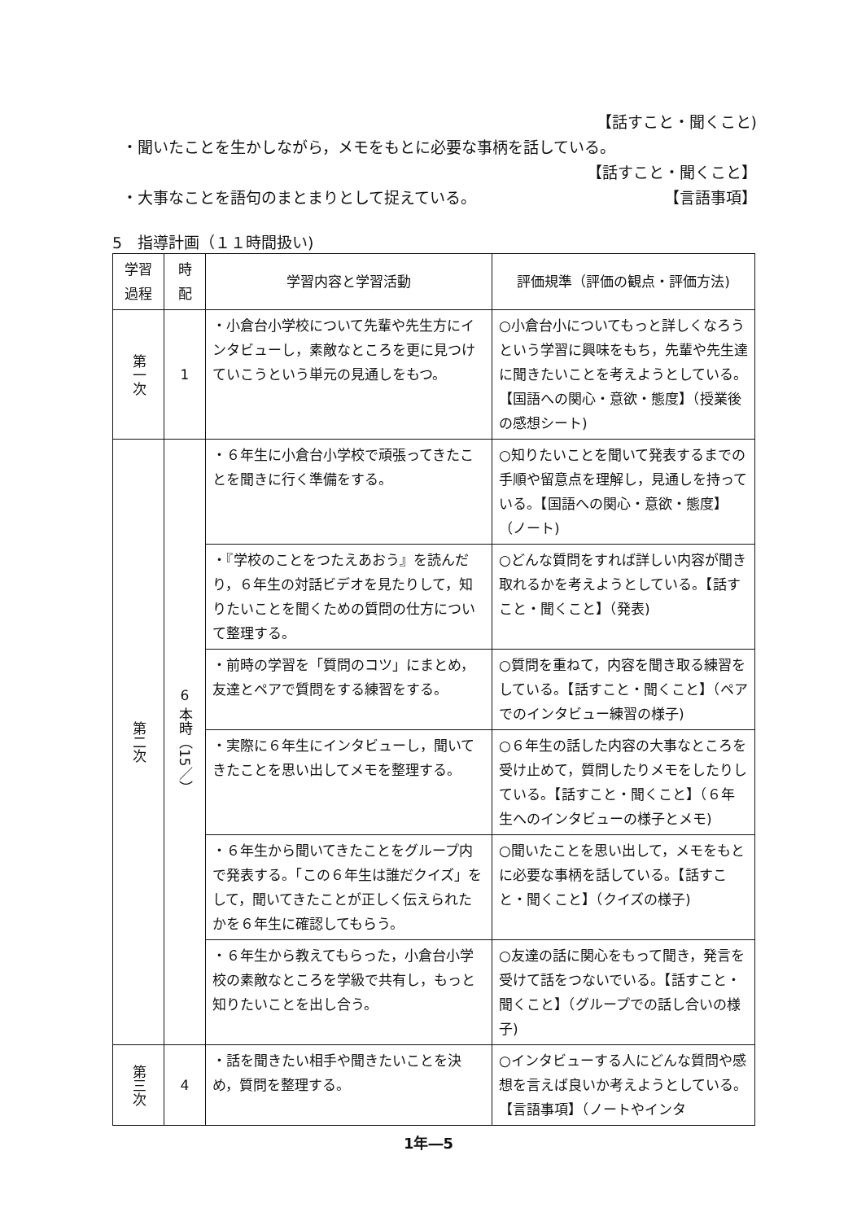【話すこと・聞くこと)
・聞いたことを生かしながら，メモをもとに必要な事柄を話している。
【話すこと・聞くこと】
・大事なことを語句のまとまりとして捉えている。 【言語事項】
5　指導計画（１１時間扱い)
| 学習 過程 | 時 配 | 学習内容と学習活動 | 評価規準（評価の観点・評価方法) |
| --- | --- | --- | --- |
| 第一次 | 1 | ・小倉台小学校について先輩や先生方にインタビューし，素敵なところを更に見つけていこうという単元の見通しをもつ。 | ○小倉台小についてもっと詳しくなろうという学習に興味をもち，先輩や先生達に聞きたいことを考えようとしている。【国語への関心・意欲・態度】（授業後の感想シート) |
| 第二次 | 6 本時（15／） | ・６年生に小倉台小学校で頑張ってきたことを聞きに行く準備をする。 | ○知りたいことを聞いて発表するまでの手順や留意点を理解し，見通しを持っている。【国語への関心・意欲・態度】（ノート) |
| | | ・『学校のことをつたえあおう』を読んだり，６年生の対話ビデオを見たりして，知りたいことを聞くための質問の仕方について整理する。 | ○どんな質問をすれば詳しい内容が聞き取れるかを考えようとしている。【話すこと・聞くこと】（発表) |
| | | ・前時の学習を「質問のコツ」にまとめ，友達とペアで質問をする練習をする。 | ○質問を重ねて，内容を聞き取る練習をしている。【話すこと・聞くこと】（ペアでのインタビュー練習の様子) |
| | | ・実際に６年生にインタビューし，聞いてきたことを思い出してメモを整理する。 | ○６年生の話した内容の大事なところを受け止めて，質問したりメモをしたりしている。【話すこと・聞くこと】（６年生へのインタビューの様子とメモ) |
| | | ・６年生から聞いてきたことをグループ内で発表する。「この６年生は誰だクイズ」をして，聞いてきたことが正しく伝えられたかを６年生に確認してもらう。 | ○聞いたことを思い出して，メモをもとに必要な事柄を話している。【話すこと・聞くこと】（クイズの様子) |
| | | ・６年生から教えてもらった，小倉台小学校の素敵なところを学級で共有し，もっと知りたいことを出し合う。 | ○友達の話に関心をもって聞き，発言を受けて話をつないでいる。【話すこと・聞くこと】（グループでの話し合いの様子) |
| 第三次 | 4 | ・話を聞きたい相手や聞きたいことを決め，質問を整理する。 | ○インタビューする人にどんな質問や感想を言えば良いか考えようとしている。【言語事項】（ノートやインタ |
1年―5